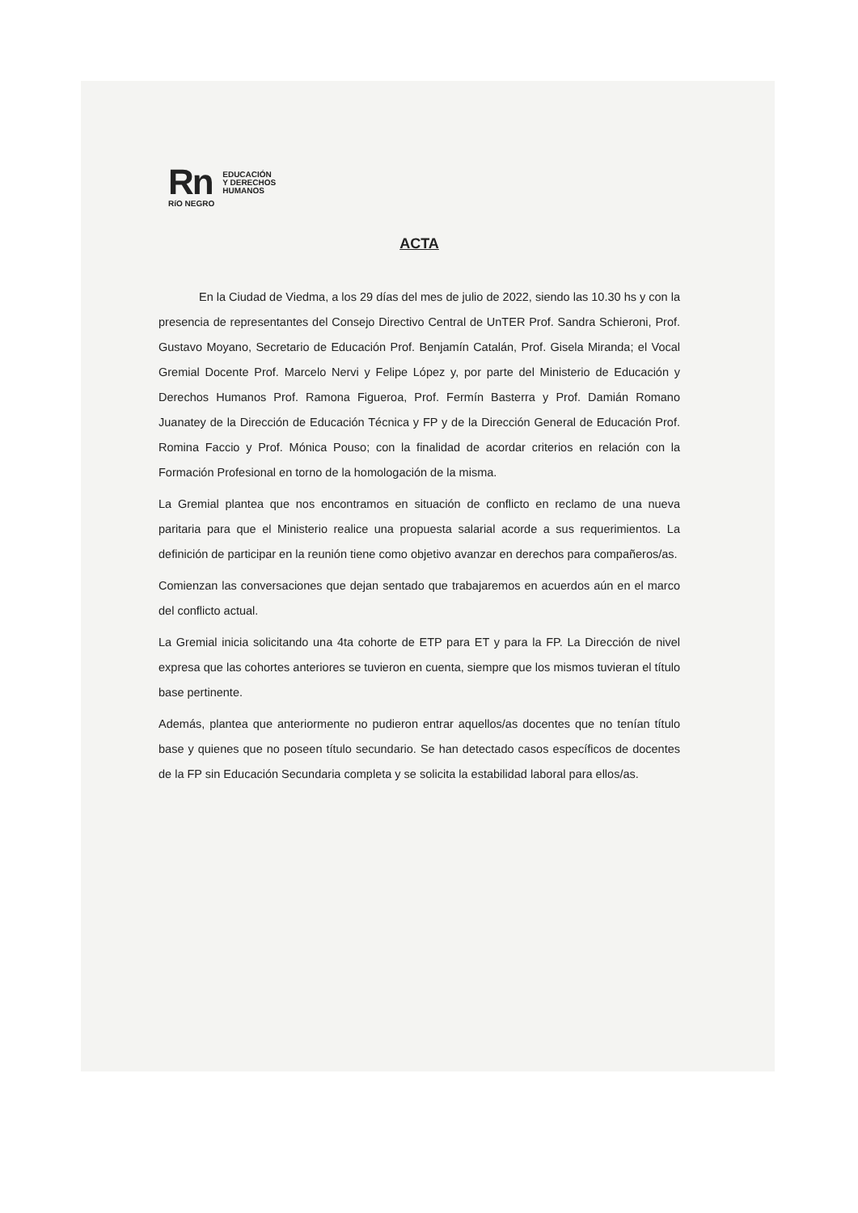Rn
RíO NEGRO
EDUCACIÓN
Y DERECHOS
HUMANOS
ACTA
En la Ciudad de Viedma, a los 29 días del mes de julio de 2022, siendo las 10.30 hs y con la presencia de representantes del Consejo Directivo Central de UnTER Prof. Sandra Schieroni, Prof. Gustavo Moyano, Secretario de Educación Prof. Benjamín Catalán, Prof. Gisela Miranda; el Vocal Gremial Docente Prof. Marcelo Nervi y Felipe López y, por parte del Ministerio de Educación y Derechos Humanos Prof. Ramona Figueroa, Prof. Fermín Basterra y Prof. Damián Romano Juanatey de la Dirección de Educación Técnica y FP y de la Dirección General de Educación Prof. Romina Faccio y Prof. Mónica Pouso; con la finalidad de acordar criterios en relación con la Formación Profesional en torno de la homologación de la misma.
La Gremial plantea que nos encontramos en situación de conflicto en reclamo de una nueva paritaria para que el Ministerio realice una propuesta salarial acorde a sus requerimientos. La definición de participar en la reunión tiene como objetivo avanzar en derechos para compañeros/as.
Comienzan las conversaciones que dejan sentado que trabajaremos en acuerdos aún en el marco del conflicto actual.
La Gremial inicia solicitando una 4ta cohorte de ETP para ET y para la FP. La Dirección de nivel expresa que las cohortes anteriores se tuvieron en cuenta, siempre que los mismos tuvieran el título base pertinente.
Además, plantea que anteriormente no pudieron entrar aquellos/as docentes que no tenían título base y quienes que no poseen título secundario. Se han detectado casos específicos de docentes de la FP sin Educación Secundaria completa y se solicita la estabilidad laboral para ellos/as.